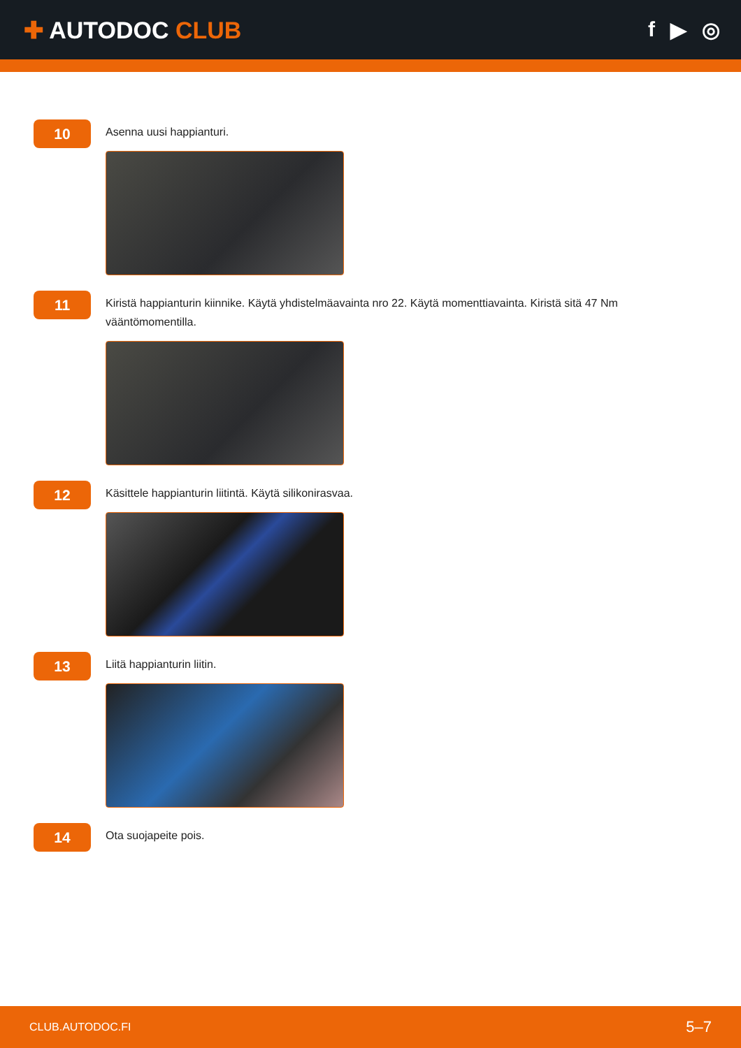✚ AUTODOC CLUB f ▶ ◎
10
Asenna uusi happianturi.
11
Kiristä happianturin kiinnike. Käytä yhdistelmäavainta nro 22. Käytä momenttiavainta. Kiristä sitä 47 Nm vääntömomentilla.
12
Käsittele happianturin liitintä. Käytä silikonirasvaa.
13
Liitä happianturin liitin.
14
Ota suojapeite pois.
CLUB.AUTODOC.FI 5–7